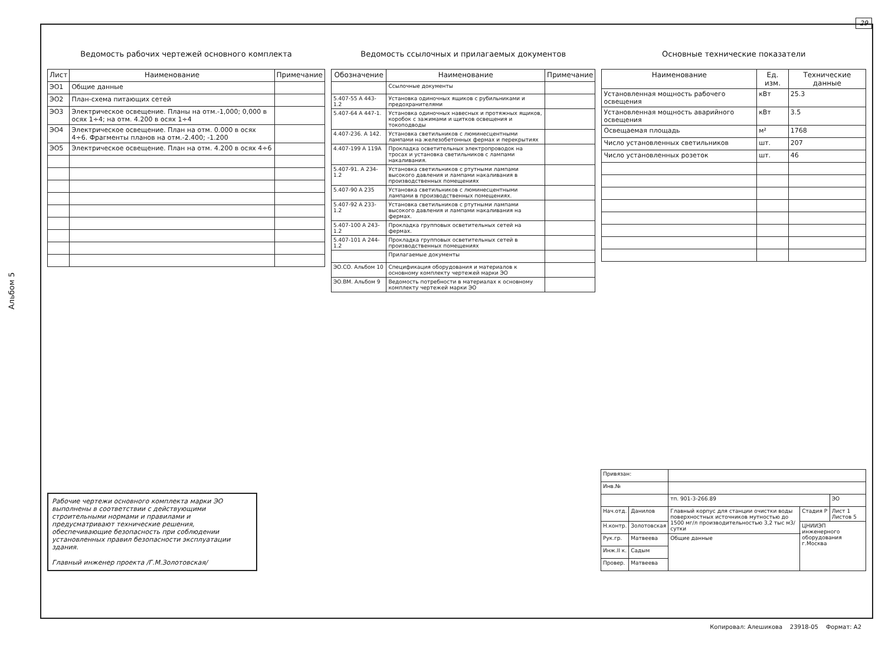29
Альбом 5
Ведомость рабочих чертежей основного комплекта
| Лист | Наименование | Примечание |
| --- | --- | --- |
| ЭО1 | Общие данные | |
| ЭО2 | План-схема питающих сетей | |
| ЭО3 | Электрическое освещение. Планы на отм.-1,000; 0,000 в осях 1÷4; на отм. 4.200 в осях 1÷4 | |
| ЭО4 | Электрическое освещение. План на отм. 0.000 в осях 4÷6. Фрагменты планов на отм.-2.400; -1.200 | |
| ЭО5 | Электрическое освещение. План на отм. 4.200 в осях 4÷6 | |
Ведомость ссылочных и прилагаемых документов
| Обозначение | Наименование | Примечание |
| --- | --- | --- |
| | Ссылочные документы | |
| 5.407-55 А 443-1.2 | Установка одиночных ящиков с рубильниками и предохранителями | |
| 5.407-64 А 447-1. | Установка одиночных навесных и протяжных ящиков, коробок с зажимами и щитков освещения и токоподводы | |
| 4.407-236. А 142. | Установка светильников с люминесцентными лампами на железобетонных фермах и перекрытиях | |
| 4.407-199 А 119А | Прокладка осветительных электропроводок на тросах и установка светильников с лампами накаливания. | |
| 5.407-91. А 234-1.2 | Установка светильников с ртутными лампами высокого давления и лампами накаливания в производственных помещениях | |
| 5.407-90 А 235 | Установка светильников с люминесцентными лампами в производственных помещениях. | |
| 5.407-92 А 233-1.2 | Установка светильников с ртутными лампами высокого давления и лампами накаливания на фермах. | |
| 5.407-100 А 243-1.2 | Прокладка групповых осветительных сетей на фермах. | |
| 5.407-101 А 244-1.2 | Прокладка групповых осветительных сетей в производственных помещениях | |
| | Прилагаемые документы | |
| ЭО.СО. Альбом 10 | Спецификация оборудования и материалов к основному комплекту чертежей марки ЭО | |
| ЭО.ВМ. Альбом 9 | Ведомость потребности в материалах к основному комплекту чертежей марки ЭО | |
Основные технические показатели
| Наименование | Ед. изм. | Технические данные |
| --- | --- | --- |
| Установленная мощность рабочего освещения | кВт | 25.3 |
| Установленная мощность аварийного освещения | кВт | 3.5 |
| Освещаемая площадь | м² | 1768 |
| Число установленных светильников | шт. | 207 |
| Число установленных розеток | шт. | 46 |
Рабочие чертежи основного комплекта марки ЭО выполнены в соответствии с действующими строительными нормами и правилами и предусматривают технические решения, обеспечивающие безопасность при соблюдении установленных правил безопасности эксплуатации здания.
Главный инженер проекта /Г.М.Золотовская/
| Привязан: | | | | |
| Инв.№ | | | | |
| | | тп. 901-3-266.89 | | ЭО |
| Нач.отд. | Данилов | Главный корпус для станции очистки воды поверхностных источников мутностью до 1500 мг/л производительностью 3,2 тыс м3/сутки | Стадия Р | Лист 1 Листов 5 |
| Н.контр. | Золотовская | | ЦНИИЭП инженерного оборудования г.Москва | |
| Рук.гр. | Матвеева | Общие данные | | |
| Инж.II к. | Садым | | | |
| Провер. | Матвеева | | | |
Копировал: Алешикова 23918-05 Формат: А2